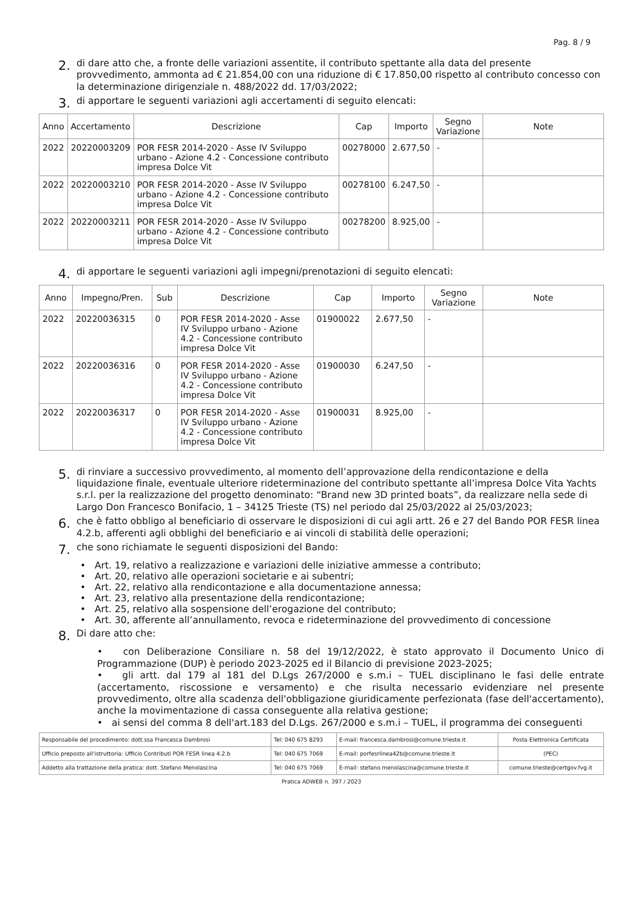Pag. 8 / 9
2. di dare atto che, a fronte delle variazioni assentite, il contributo spettante alla data del presente provvedimento, ammonta ad € 21.854,00 con una riduzione di € 17.850,00 rispetto al contributo concesso con la determinazione dirigenziale n. 488/2022 dd. 17/03/2022;
3. di apportare le seguenti variazioni agli accertamenti di seguito elencati:
| Anno | Accertamento | Descrizione | Cap | Importo | Segno Variazione | Note |
| --- | --- | --- | --- | --- | --- | --- |
| 2022 | 20220003209 | POR FESR 2014-2020 - Asse IV Sviluppo urbano - Azione 4.2 - Concessione contributo impresa Dolce Vit | 00278000 | 2.677,50 | - | |
| 2022 | 20220003210 | POR FESR 2014-2020 - Asse IV Sviluppo urbano - Azione 4.2 - Concessione contributo impresa Dolce Vit | 00278100 | 6.247,50 | - | |
| 2022 | 20220003211 | POR FESR 2014-2020 - Asse IV Sviluppo urbano - Azione 4.2 - Concessione contributo impresa Dolce Vit | 00278200 | 8.925,00 | - | |
4. di apportare le seguenti variazioni agli impegni/prenotazioni di seguito elencati:
| Anno | Impegno/Pren. | Sub | Descrizione | Cap | Importo | Segno Variazione | Note |
| --- | --- | --- | --- | --- | --- | --- | --- |
| 2022 | 20220036315 | 0 | POR FESR 2014-2020 - Asse IV Sviluppo urbano - Azione 4.2 - Concessione contributo impresa Dolce Vit | 01900022 | 2.677,50 | - | |
| 2022 | 20220036316 | 0 | POR FESR 2014-2020 - Asse IV Sviluppo urbano - Azione 4.2 - Concessione contributo impresa Dolce Vit | 01900030 | 6.247,50 | - | |
| 2022 | 20220036317 | 0 | POR FESR 2014-2020 - Asse IV Sviluppo urbano - Azione 4.2 - Concessione contributo impresa Dolce Vit | 01900031 | 8.925,00 | - | |
5. di rinviare a successivo provvedimento, al momento dell’approvazione della rendicontazione e della liquidazione finale, eventuale ulteriore rideterminazione del contributo spettante all’impresa Dolce Vita Yachts s.r.l. per la realizzazione del progetto denominato: “Brand new 3D printed boats”, da realizzare nella sede di Largo Don Francesco Bonifacio, 1 – 34125 Trieste (TS) nel periodo dal 25/03/2022 al 25/03/2023;
6. che è fatto obbligo al beneficiario di osservare le disposizioni di cui agli artt. 26 e 27 del Bando POR FESR linea 4.2.b, afferenti agli obblighi del beneficiario e ai vincoli di stabilità delle operazioni;
7. che sono richiamate le seguenti disposizioni del Bando:
Art. 19, relativo a realizzazione e variazioni delle iniziative ammesse a contributo;
Art. 20, relativo alle operazioni societarie e ai subentri;
Art. 22, relativo alla rendicontazione e alla documentazione annessa;
Art. 23, relativo alla presentazione della rendicontazione;
Art. 25, relativo alla sospensione dell’erogazione del contributo;
Art. 30, afferente all’annullamento, revoca e rideterminazione del provvedimento di concessione
8. Di dare atto che:
• con Deliberazione Consiliare n. 58 del 19/12/2022, è stato approvato il Documento Unico di Programmazione (DUP) è periodo 2023-2025 ed il Bilancio di previsione 2023-2025;
• gli artt. dal 179 al 181 del D.Lgs 267/2000 e s.m.i – TUEL disciplinano le fasi delle entrate (accertamento, riscossione e versamento) e che risulta necessario evidenziare nel presente provvedimento, oltre alla scadenza dell'obbligazione giuridicamente perfezionata (fase dell'accertamento), anche la movimentazione di cassa conseguente alla relativa gestione;
• ai sensi del comma 8 dell'art.183 del D.Lgs. 267/2000 e s.m.i – TUEL, il programma dei conseguenti
| Responsabile del procedimento: dott.ssa Francesca Dambrosi | Tel: 040 675 8293 | E-mail: francesca.dambrosi@comune.trieste.it | Posta Elettronica Certificata |
| Ufficio preposto all'istruttoria: Ufficio Contributi POR FESR linea 4.2.b | Tel: 040 675 7069 | E-mail: porfesrlinea42b@comune.trieste.it | (PEC) |
| Addetto alla trattazione della pratica: dott. Stefano Menolascina | Tel: 040 675 7069 | E-mail: stefano.menolascina@comune.trieste.it | comune.trieste@certgov.fvg.it |
Pratica ADWEB n. 397 / 2023